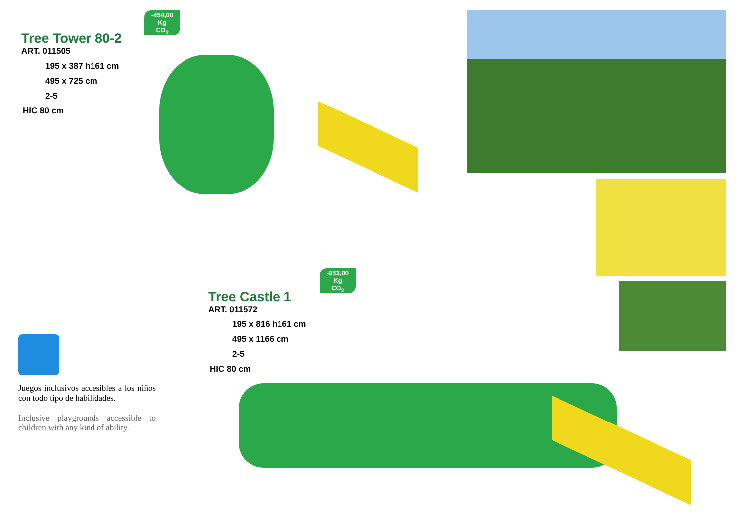-454,00
Kg
CO<sub>2</sub>
Tree Tower 80-2
ART. 011505
195 x 387 h161 cm
495 x 725 cm
2-5
HIC 80 cm
-953,00
Kg
CO<sub>2</sub>
Tree Castle 1
ART. 011572
195 x 816 h161 cm
495 x 1166 cm
2-5
HIC 80 cm
Juegos inclusivos accesibles a los niños con todo tipo de habilidades.
Inclusive playgrounds accessible to children with any kind of ability.